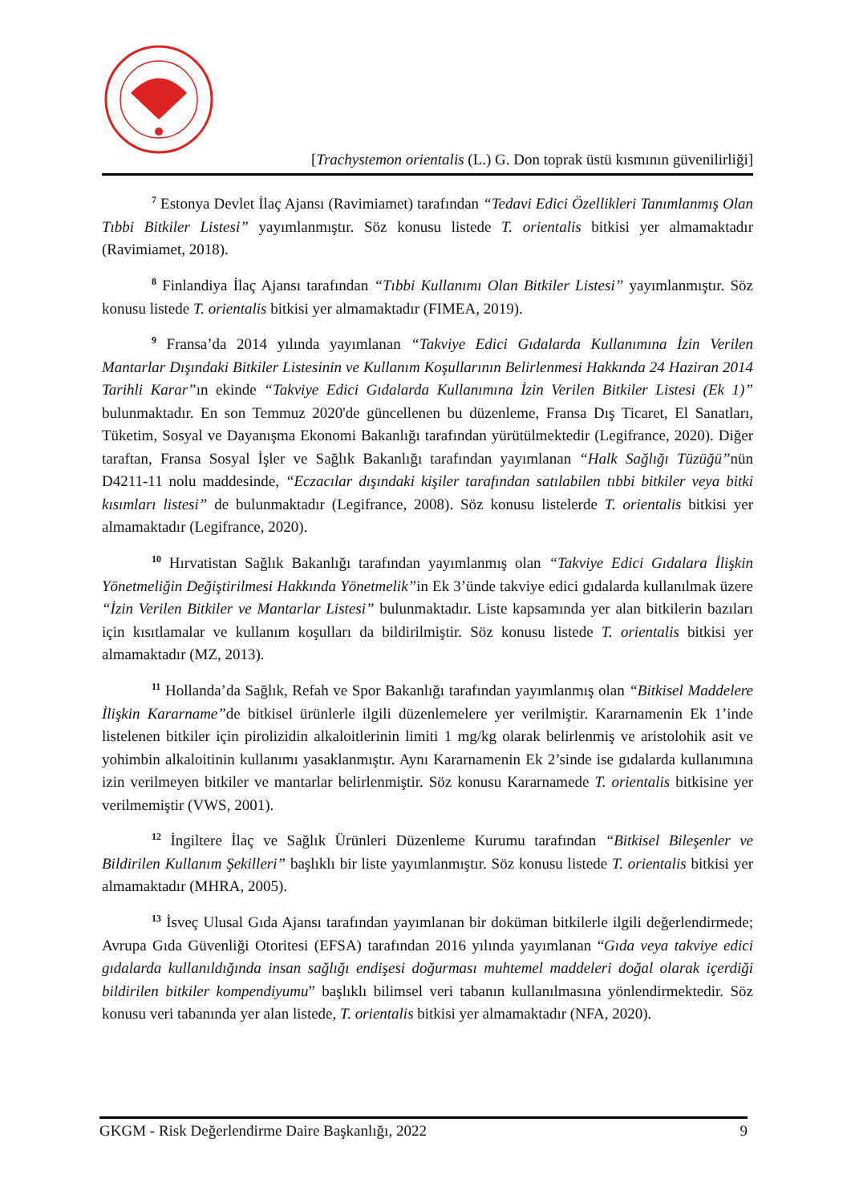[Trachystemon orientalis (L.) G. Don toprak üstü kısmının güvenilirliği]
<sup>7</sup> Estonya Devlet İlaç Ajansı (Ravimiamet) tarafından “Tedavi Edici Özellikleri Tanımlanmış Olan Tıbbi Bitkiler Listesi” yayımlanmıştır. Söz konusu listede T. orientalis bitkisi yer almamaktadır (Ravimiamet, 2018).
<sup>8</sup> Finlandiya İlaç Ajansı tarafından “Tıbbi Kullanımı Olan Bitkiler Listesi” yayımlanmıştır. Söz konusu listede T. orientalis bitkisi yer almamaktadır (FIMEA, 2019).
<sup>9</sup> Fransa’da 2014 yılında yayımlanan “Takviye Edici Gıdalarda Kullanımına İzin Verilen Mantarlar Dışındaki Bitkiler Listesinin ve Kullanım Koşullarının Belirlenmesi Hakkında 24 Haziran 2014 Tarihli Karar”ın ekinde “Takviye Edici Gıdalarda Kullanımına İzin Verilen Bitkiler Listesi (Ek 1)” bulunmaktadır. En son Temmuz 2020'de güncellenen bu düzenleme, Fransa Dış Ticaret, El Sanatları, Tüketim, Sosyal ve Dayanışma Ekonomi Bakanlığı tarafından yürütülmektedir (Legifrance, 2020). Diğer taraftan, Fransa Sosyal İşler ve Sağlık Bakanlığı tarafından yayımlanan “Halk Sağlığı Tüzüğü”nün D4211-11 nolu maddesinde, “Eczacılar dışındaki kişiler tarafından satılabilen tıbbi bitkiler veya bitki kısımları listesi” de bulunmaktadır (Legifrance, 2008). Söz konusu listelerde T. orientalis bitkisi yer almamaktadır (Legifrance, 2020).
<sup>10</sup> Hırvatistan Sağlık Bakanlığı tarafından yayımlanmış olan “Takviye Edici Gıdalara İlişkin Yönetmeliğin Değiştirilmesi Hakkında Yönetmelik”in Ek 3’ünde takviye edici gıdalarda kullanılmak üzere “İzin Verilen Bitkiler ve Mantarlar Listesi” bulunmaktadır. Liste kapsamında yer alan bitkilerin bazıları için kısıtlamalar ve kullanım koşulları da bildirilmiştir. Söz konusu listede T. orientalis bitkisi yer almamaktadır (MZ, 2013).
<sup>11</sup> Hollanda’da Sağlık, Refah ve Spor Bakanlığı tarafından yayımlanmış olan “Bitkisel Maddelere İlişkin Kararname”de bitkisel ürünlerle ilgili düzenlemelere yer verilmiştir. Kararnamenin Ek 1’inde listelenen bitkiler için pirolizidin alkaloitlerinin limiti 1 mg/kg olarak belirlenmiş ve aristolohik asit ve yohimbin alkaloitinin kullanımı yasaklanmıştır. Aynı Kararnamenin Ek 2’sinde ise gıdalarda kullanımına izin verilmeyen bitkiler ve mantarlar belirlenmiştir. Söz konusu Kararnamede T. orientalis bitkisine yer verilmemiştir (VWS, 2001).
<sup>12</sup> İngiltere İlaç ve Sağlık Ürünleri Düzenleme Kurumu tarafından “Bitkisel Bileşenler ve Bildirilen Kullanım Şekilleri” başlıklı bir liste yayımlanmıştır. Söz konusu listede T. orientalis bitkisi yer almamaktadır (MHRA, 2005).
<sup>13</sup> İsveç Ulusal Gıda Ajansı tarafından yayımlanan bir doküman bitkilerle ilgili değerlendirmede; Avrupa Gıda Güvenliği Otoritesi (EFSA) tarafından 2016 yılında yayımlanan “Gıda veya takviye edici gıdalarda kullanıldığında insan sağlığı endişesi doğurması muhtemel maddeleri doğal olarak içerdiği bildirilen bitkiler kompendiyumu” başlıklı bilimsel veri tabanın kullanılmasına yönlendirmektedir. Söz konusu veri tabanında yer alan listede, T. orientalis bitkisi yer almamaktadır (NFA, 2020).
GKGM - Risk Değerlendirme Daire Başkanlığı, 2022 9